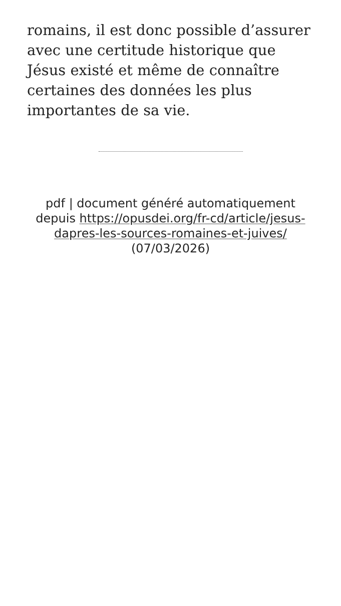romains, il est donc possible d’assurer avec une certitude historique que Jésus existé et même de connaître certaines des données les plus importantes de sa vie.
pdf | document généré automatiquement depuis https://opusdei.org/fr-cd/article/jesus-dapres-les-sources-romaines-et-juives/ (07/03/2026)